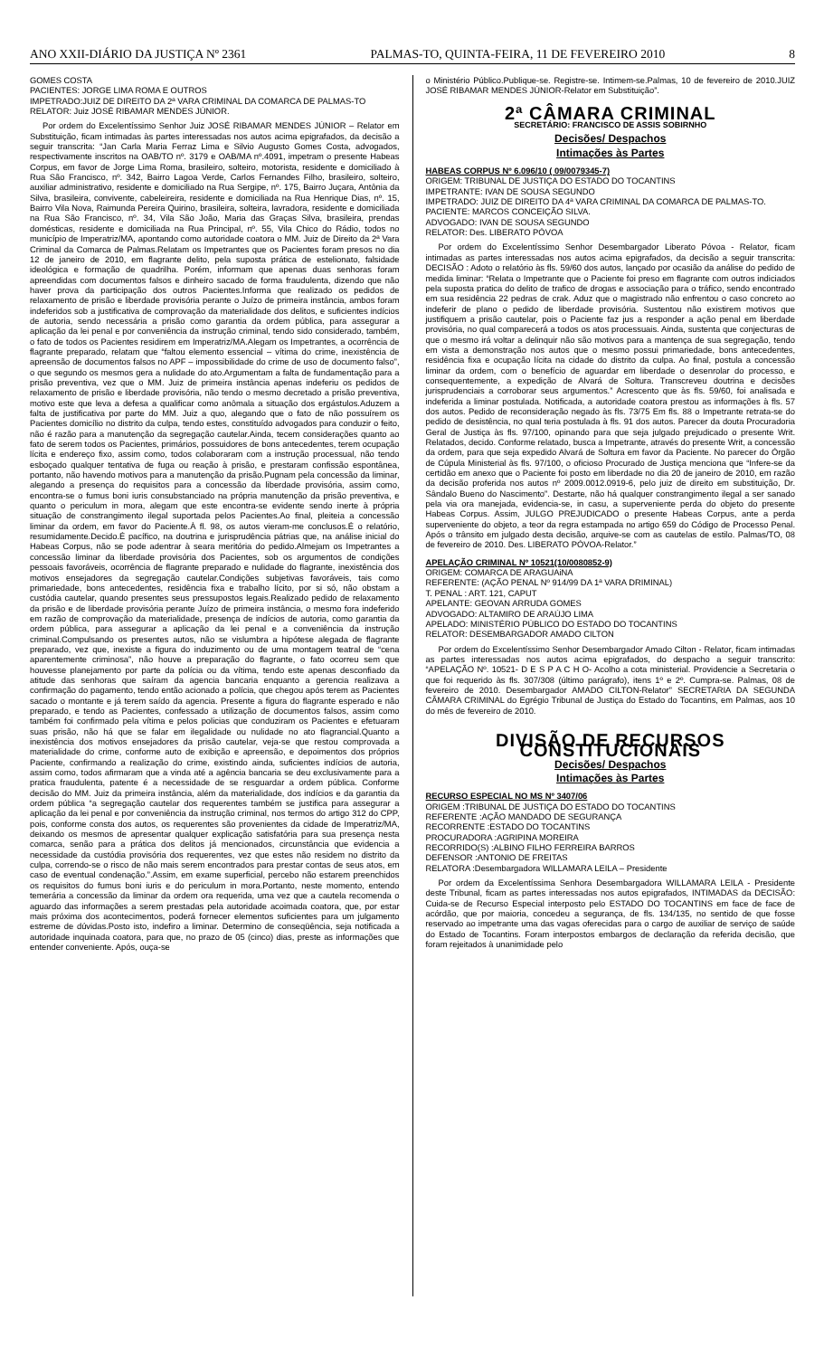ANO XXII-DIÁRIO DA JUSTIÇA Nº 2361 PALMAS-TO, QUINTA-FEIRA, 11 DE FEVEREIRO 2010 8
GOMES COSTA
PACIENTES: JORGE LIMA ROMA E OUTROS
IMPETRADO:JUIZ DE DIREITO DA 2ª VARA CRIMINAL DA COMARCA DE PALMAS-TO
RELATOR: Juiz JOSÉ RIBAMAR MENDES JÚNIOR.
Por ordem do Excelentíssimo Senhor Juiz JOSÉ RIBAMAR MENDES JÚNIOR – Relator em Substituição, ficam intimadas às partes interessadas nos autos acima epigrafados, da decisão a seguir transcrita: “Jan Carla Maria Ferraz Lima e Silvio Augusto Gomes Costa, advogados, respectivamente inscritos na OAB/TO nº. 3179 e OAB/MA nº.4091, impetram o presente Habeas Corpus, em favor de Jorge Lima Roma, brasileiro, solteiro, motorista, residente e domiciliado à Rua São Francisco, nº. 342, Bairro Lagoa Verde, Carlos Fernandes Filho, brasileiro, solteiro, auxiliar administrativo, residente e domiciliado na Rua Sergipe, nº. 175, Bairro Juçara, Antônia da Silva, brasileira, convivente, cabeleireira, residente e domiciliada na Rua Henrique Dias, nº. 15, Bairro Vila Nova, Raimunda Pereira Quirino, brasileira, solteira, lavradora, residente e domiciliada na Rua São Francisco, nº. 34, Vila São João, Maria das Graças Silva, brasileira, prendas domésticas, residente e domiciliada na Rua Principal, nº. 55, Vila Chico do Rádio, todos no município de Imperatriz/MA, apontando como autoridade coatora o MM. Juiz de Direito da 2ª Vara Criminal da Comarca de Palmas.Relatam os Impetrantes que os Pacientes foram presos no dia 12 de janeiro de 2010, em flagrante delito, pela suposta prática de estelionato, falsidade ideológica e formação de quadrilha. Porém, informam que apenas duas senhoras foram apreendidas com documentos falsos e dinheiro sacado de forma fraudulenta, dizendo que não haver prova da participação dos outros Pacientes.Informa que realizado os pedidos de relaxamento de prisão e liberdade provisória perante o Juízo de primeira instância, ambos foram indeferidos sob a justificativa de comprovação da materialidade dos delitos, e suficientes indícios de autoria, sendo necessária a prisão como garantia da ordem pública, para assegurar a aplicação da lei penal e por conveniência da instrução criminal, tendo sido considerado, também, o fato de todos os Pacientes residirem em Imperatriz/MA.Alegam os Impetrantes, a ocorrência de flagrante preparado, relatam que “faltou elemento essencial – vítima do crime, inexistência de apreensão de documentos falsos no APF – impossibilidade do crime de uso de documento falso”, o que segundo os mesmos gera a nulidade do ato.Argumentam a falta de fundamentação para a prisão preventiva, vez que o MM. Juiz de primeira instância apenas indeferiu os pedidos de relaxamento de prisão e liberdade provisória, não tendo o mesmo decretado a prisão preventiva, motivo este que leva a defesa a qualificar como anômala a situação dos ergástulos.Aduzem a falta de justificativa por parte do MM. Juiz a quo, alegando que o fato de não possuírem os Pacientes domicílio no distrito da culpa, tendo estes, constituído advogados para conduzir o feito, não é razão para a manutenção da segregação cautelar.Ainda, tecem considerações quanto ao fato de serem todos os Pacientes, primários, possuidores de bons antecedentes, terem ocupação lícita e endereço fixo, assim como, todos colaboraram com a instrução processual, não tendo esboçado qualquer tentativa de fuga ou reação à prisão, e prestaram confissão espontânea, portanto, não havendo motivos para a manutenção da prisão.Pugnam pela concessão da liminar, alegando a presença do requisitos para a concessão da liberdade provisória, assim como, encontra-se o fumus boni iuris consubstanciado na própria manutenção da prisão preventiva, e quanto o periculum in mora, alegam que este encontra-se evidente sendo inerte à própria situação de constrangimento ilegal suportada pelos Pacientes.Ao final, pleiteia a concessão liminar da ordem, em favor do Paciente.À fl. 98, os autos vieram-me conclusos.É o relatório, resumidamente.Decido.É pacífico, na doutrina e jurisprudência pátrias que, na análise inicial do Habeas Corpus, não se pode adentrar à seara meritória do pedido.Almejam os Impetrantes a concessão liminar da liberdade provisória dos Pacientes, sob os argumentos de condições pessoais favoráveis, ocorrência de flagrante preparado e nulidade do flagrante, inexistência dos motivos ensejadores da segregação cautelar.Condições subjetivas favoráveis, tais como primariedade, bons antecedentes, residência fixa e trabalho lícito, por si só, não obstam a custódia cautelar, quando presentes seus pressupostos legais.Realizado pedido de relaxamento da prisão e de liberdade provisória perante Juízo de primeira instância, o mesmo fora indeferido em razão de comprovação da materialidade, presença de indícios de autoria, como garantia da ordem pública, para assegurar a aplicação da lei penal e a conveniência da instrução criminal.Compulsando os presentes autos, não se vislumbra a hipótese alegada de flagrante preparado, vez que, inexiste a figura do induzimento ou de uma montagem teatral de “cena aparentemente criminosa”, não houve a preparação do flagrante, o fato ocorreu sem que houvesse planejamento por parte da polícia ou da vítima, tendo este apenas desconfiado da atitude das senhoras que saíram da agencia bancaria enquanto a gerencia realizava a confirmação do pagamento, tendo então acionado a polícia, que chegou após terem as Pacientes sacado o montante e já terem saído da agencia. Presente a figura do flagrante esperado e não preparado, e tendo as Pacientes, confessado a utilização de documentos falsos, assim como também foi confirmado pela vítima e pelos policias que conduziram os Pacientes e efetuaram suas prisão, não há que se falar em ilegalidade ou nulidade no ato flagrancial.Quanto a inexistência dos motivos ensejadores da prisão cautelar, veja-se que restou comprovada a materialidade do crime, conforme auto de exibição e apreensão, e depoimentos dos próprios Paciente, confirmando a realização do crime, existindo ainda, suficientes indícios de autoria, assim como, todos afirmaram que a vinda até a agência bancaria se deu exclusivamente para a pratica fraudulenta, patente é a necessidade de se resguardar a ordem pública. Conforme decisão do MM. Juiz da primeira instância, além da materialidade, dos indícios e da garantia da ordem pública “a segregação cautelar dos requerentes também se justifica para assegurar a aplicação da lei penal e por conveniência da instrução criminal, nos termos do artigo 312 do CPP, pois, conforme consta dos autos, os requerentes são provenientes da cidade de Imperatriz/MA, deixando os mesmos de apresentar qualquer explicação satisfatória para sua presença nesta comarca, senão para a prática dos delitos já mencionados, circunstância que evidencia a necessidade da custódia provisória dos requerentes, vez que estes não residem no distrito da culpa, correndo-se o risco de não mais serem encontrados para prestar contas de seus atos, em caso de eventual condenação.”.Assim, em exame superficial, percebo não estarem preenchidos os requisitos do fumus boni iuris e do periculum in mora.Portanto, neste momento, entendo temerária a concessão da liminar da ordem ora requerida, uma vez que a cautela recomenda o aguardo das informações a serem prestadas pela autoridade acoimada coatora, que, por estar mais próxima dos acontecimentos, poderá fornecer elementos suficientes para um julgamento estreme de dúvidas.Posto isto, indefiro a liminar. Determino de conseqüência, seja notificada a autoridade inquinada coatora, para que, no prazo de 05 (cinco) dias, preste as informações que entender conveniente. Após, ouça-se
o Ministério Público.Publique-se. Registre-se. Intimem-se.Palmas, 10 de fevereiro de 2010.JUIZ JOSÉ RIBAMAR MENDES JÚNIOR-Relator em Substituição”.
2ª CÂMARA CRIMINAL
SECRETÁRIO: FRANCISCO DE ASSIS SOBIRNHO
Decisões/ Despachos
Intimações às Partes
HABEAS CORPUS Nº 6.096/10 ( 09/0079345-7)
ORIGEM: TRIBUNAL DE JUSTIÇA DO ESTADO DO TOCANTINS
IMPETRANTE: IVAN DE SOUSA SEGUNDO
IMPETRADO: JUIZ DE DIREITO DA 4ª VARA CRIMINAL DA COMARCA DE PALMAS-TO.
PACIENTE: MARCOS CONCEIÇÃO SILVA.
ADVOGADO: IVAN DE SOUSA SEGUNDO
RELATOR: Des. LIBERATO PÓVOA
Por ordem do Excelentíssimo Senhor Desembargador Liberato Póvoa - Relator, ficam intimadas as partes interessadas nos autos acima epigrafados, da decisão a seguir transcrita: DECISÃO : Adoto o relatório às fls. 59/60 dos autos, lançado por ocasião da análise do pedido de medida liminar: “Relata o Impetrante que o Paciente foi preso em flagrante com outros indiciados pela suposta pratica do delito de trafico de drogas e associação para o tráfico, sendo encontrado em sua residência 22 pedras de crak. Aduz que o magistrado não enfrentou o caso concreto ao indeferir de plano o pedido de liberdade provisória. Sustentou não existirem motivos que justifiquem a prisão cautelar, pois o Paciente faz jus a responder a ação penal em liberdade provisória, no qual comparecerá a todos os atos processuais. Ainda, sustenta que conjecturas de que o mesmo irá voltar a delinquir não são motivos para a mantença de sua segregação, tendo em vista a demonstração nos autos que o mesmo possui primariedade, bons antecedentes, residência fixa e ocupação lícita na cidade do distrito da culpa. Ao final, postula a concessão liminar da ordem, com o benefício de aguardar em liberdade o desenrolar do processo, e consequentemente, a expedição de Alvará de Soltura. Transcreveu doutrina e decisões jurisprudenciais a corroborar seus argumentos.” Acrescento que às fls. 59/60, foi analisada e indeferida a liminar postulada. Notificada, a autoridade coatora prestou as informações à fls. 57 dos autos. Pedido de reconsideração negado às fls. 73/75 Em fls. 88 o Impetrante retrata-se do pedido de desistência, no qual teria postulada à fls. 91 dos autos. Parecer da douta Procuradoria Geral de Justiça às fls. 97/100, opinando para que seja julgado prejudicado o presente Writ. Relatados, decido. Conforme relatado, busca a Impetrante, através do presente Writ, a concessão da ordem, para que seja expedido Alvará de Soltura em favor da Paciente. No parecer do Órgão de Cúpula Ministerial às fls. 97/100, o oficioso Procurado de Justiça menciona que “Infere-se da certidão em anexo que o Paciente foi posto em liberdade no dia 20 de janeiro de 2010, em razão da decisão proferida nos autos nº 2009.0012.0919-6, pelo juiz de direito em substituição, Dr. Sândalo Bueno do Nascimento”. Destarte, não há qualquer constrangimento ilegal a ser sanado pela via ora manejada, evidencia-se, in casu, a superveniente perda do objeto do presente Habeas Corpus. Assim, JULGO PREJUDICADO o presente Habeas Corpus, ante a perda superveniente do objeto, a teor da regra estampada no artigo 659 do Código de Processo Penal. Após o trânsito em julgado desta decisão, arquive-se com as cautelas de estilo. Palmas/TO, 08 de fevereiro de 2010. Des. LIBERATO PÓVOA-Relator.”
APELAÇÃO CRIMINAL Nº 10521(10/0080852-9)
ORIGEM: COMARCA DE ARAGUAiNA
REFERENTE: (AÇÃO PENAL Nº 914/99 DA 1ª VARA DRIMINAL)
T. PENAL : ART. 121, CAPUT
APELANTE: GEOVAN ARRUDA GOMES
ADVOGADO: ALTAMIRO DE ARAÚJO LIMA
APELADO: MINISTÉRIO PÚBLICO DO ESTADO DO TOCANTINS
RELATOR: DESEMBARGADOR AMADO CILTON
Por ordem do Excelentíssimo Senhor Desembargador Amado Cilton - Relator, ficam intimadas as partes interessadas nos autos acima epigrafados, do despacho a seguir transcrito: “APELAÇÃO Nº. 10521- D E S P A C H O- Acolho a cota ministerial. Providencie a Secretaria o que foi requerido às fls. 307/308 (último parágrafo), itens 1º e 2º. Cumpra-se. Palmas, 08 de fevereiro de 2010. Desembargador AMADO CILTON-Relator” SECRETARIA DA SEGUNDA CÂMARA CRIMINAL do Egrégio Tribunal de Justiça do Estado do Tocantins, em Palmas, aos 10 do mês de fevereiro de 2010.
DIVISÃO DE RECURSOS CONSTITUCIONAIS
Decisões/ Despachos
Intimações às Partes
RECURSO ESPECIAL NO MS Nº 3407/06
ORIGEM :TRIBUNAL DE JUSTIÇA DO ESTADO DO TOCANTINS
REFERENTE :AÇÃO MANDADO DE SEGURANÇA
RECORRENTE :ESTADO DO TOCANTINS
PROCURADORA :AGRIPINA MOREIRA
RECORRIDO(S) :ALBINO FILHO FERREIRA BARROS
DEFENSOR :ANTONIO DE FREITAS
RELATORA :Desembargadora WILLAMARA LEILA – Presidente
Por ordem da Excelentíssima Senhora Desembargadora WILLAMARA LEILA - Presidente deste Tribunal, ficam as partes interessadas nos autos epigrafados, INTIMADAS da DECISÃO: Cuida-se de Recurso Especial interposto pelo ESTADO DO TOCANTINS em face de face de acórdão, que por maioria, concedeu a segurança, de fls. 134/135, no sentido de que fosse reservado ao impetrante uma das vagas oferecidas para o cargo de auxiliar de serviço de saúde do Estado de Tocantins. Foram interpostos embargos de declaração da referida decisão, que foram rejeitados à unanimidade pelo